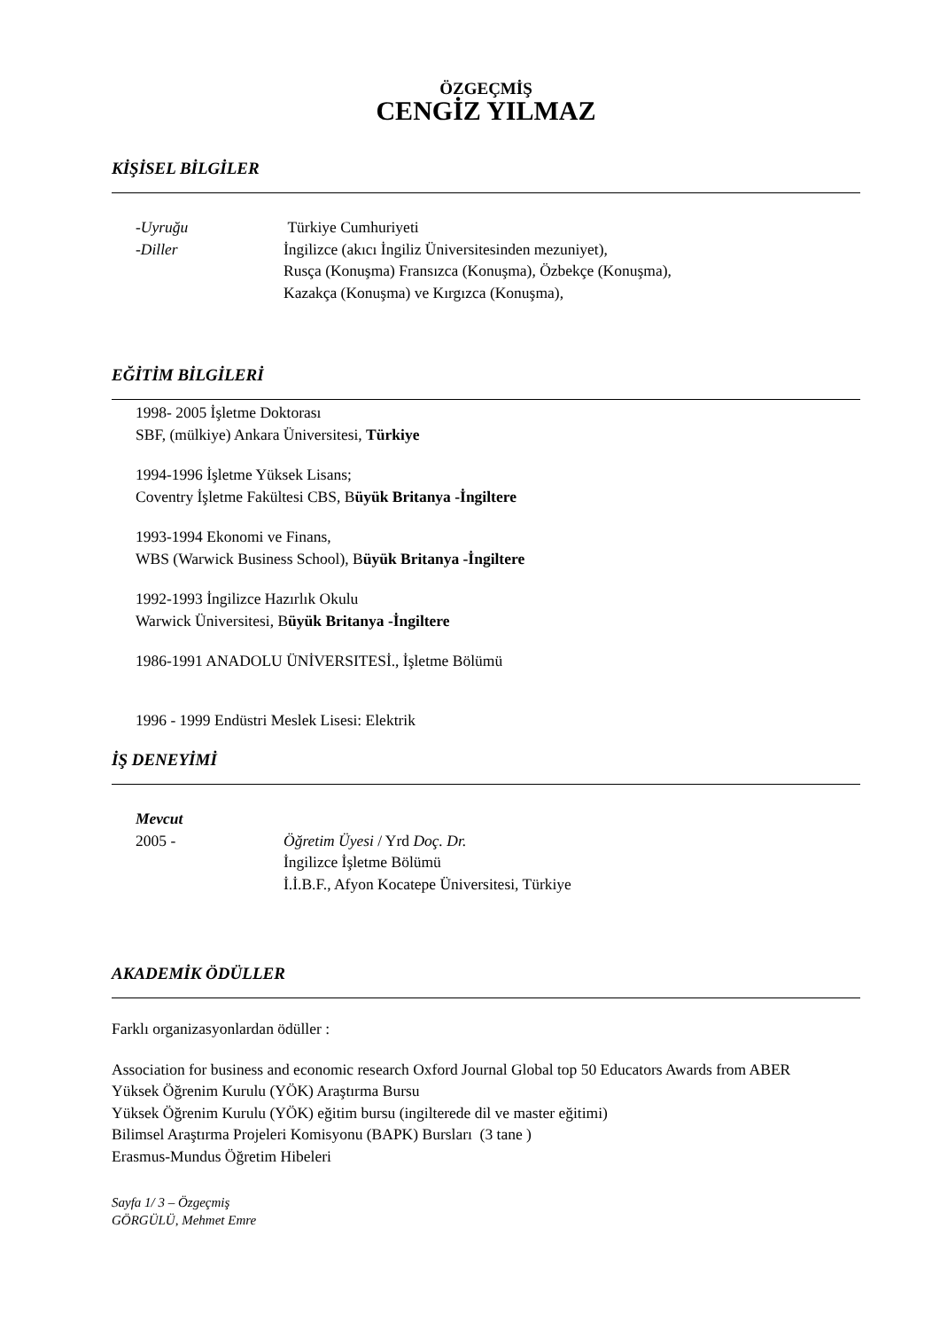ÖZGEÇMİŞ
CENGİZ YILMAZ
KİŞİSEL BİLGİLER
-Uyruğu Türkiye Cumhuriyeti
-Diller İngilizce (akıcı İngiliz Üniversitesinden mezuniyet),
Rusça (Konuşma) Fransızca (Konuşma), Özbekçe (Konuşma),
Kazakça (Konuşma) ve Kırgızca (Konuşma),
EĞİTİM BİLGİLERİ
1998- 2005 İşletme Doktorası
SBF, (mülkiye) Ankara Üniversitesi, Türkiye
1994-1996 İşletme Yüksek Lisans;
Coventry İşletme Fakültesi CBS, Büyük Britanya -İngiltere
1993-1994 Ekonomi ve Finans,
WBS (Warwick Business School), Büyük Britanya -İngiltere
1992-1993 İngilizce Hazırlık Okulu
Warwick Üniversitesi, Büyük Britanya -İngiltere
1986-1991 ANADOLU ÜNİVERSITESİ., İşletme Bölümü
1996 - 1999 Endüstri Meslek Lisesi: Elektrik
İŞ DENEYİMİ
Mevcut
2005 - Öğretim Üyesi / Yrd Doç. Dr.
İngilizce İşletme Bölümü
İ.İ.B.F., Afyon Kocatepe Üniversitesi, Türkiye
AKADEMİK ÖDÜLLER
Farklı organizasyonlardan ödüller :
Association for business and economic research Oxford Journal Global top 50 Educators Awards from ABER
Yüksek Öğrenim Kurulu (YÖK) Araştırma Bursu
Yüksek Öğrenim Kurulu (YÖK) eğitim bursu (ingilterede dil ve master eğitimi)
Bilimsel Araştırma Projeleri Komisyonu (BAPK) Bursları (3 tane )
Erasmus-Mundus Öğretim Hibeleri
Sayfa 1/ 3 – Özgeçmiş
GÖRGÜLÜ, Mehmet Emre